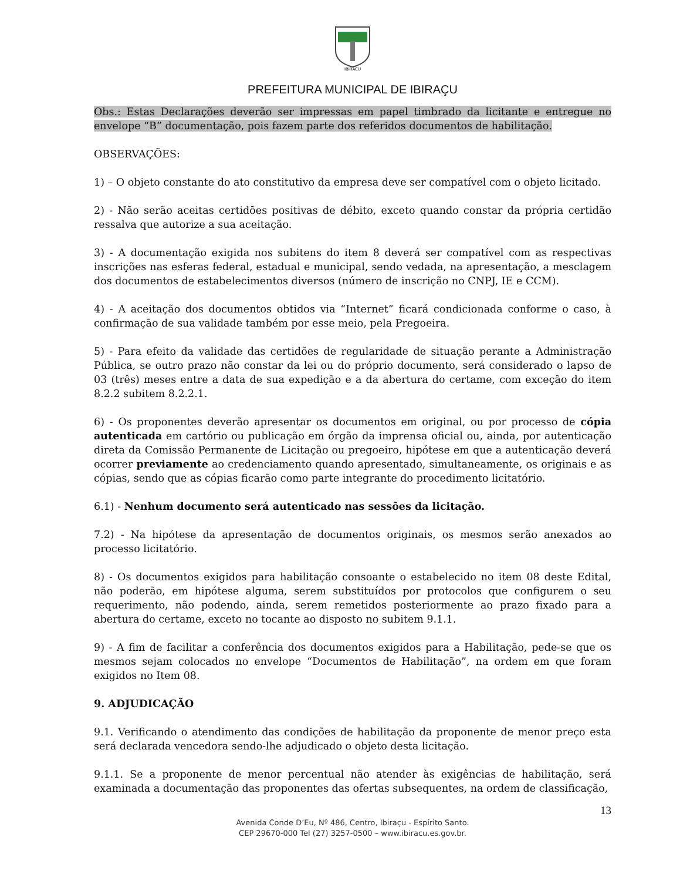IBIRACU
PREFEITURA MUNICIPAL DE IBIRAÇU
Obs.: Estas Declarações deverão ser impressas em papel timbrado da licitante e entregue no envelope “B” documentação, pois fazem parte dos referidos documentos de habilitação.
OBSERVAÇÕES:
1) – O objeto constante do ato constitutivo da empresa deve ser compatível com o objeto licitado.
2) - Não serão aceitas certidões positivas de débito, exceto quando constar da própria certidão ressalva que autorize a sua aceitação.
3) - A documentação exigida nos subitens do item 8 deverá ser compatível com as respectivas inscrições nas esferas federal, estadual e municipal, sendo vedada, na apresentação, a mesclagem dos documentos de estabelecimentos diversos (número de inscrição no CNPJ, IE e CCM).
4) - A aceitação dos documentos obtidos via “Internet” ficará condicionada conforme o caso, à confirmação de sua validade também por esse meio, pela Pregoeira.
5) - Para efeito da validade das certidões de regularidade de situação perante a Administração Pública, se outro prazo não constar da lei ou do próprio documento, será considerado o lapso de 03 (três) meses entre a data de sua expedição e a da abertura do certame, com exceção do item 8.2.2 subitem 8.2.2.1.
6) - Os proponentes deverão apresentar os documentos em original, ou por processo de cópia autenticada em cartório ou publicação em órgão da imprensa oficial ou, ainda, por autenticação direta da Comissão Permanente de Licitação ou pregoeiro, hipótese em que a autenticação deverá ocorrer previamente ao credenciamento quando apresentado, simultaneamente, os originais e as cópias, sendo que as cópias ficarão como parte integrante do procedimento licitatório.
6.1) - Nenhum documento será autenticado nas sessões da licitação.
7.2) - Na hipótese da apresentação de documentos originais, os mesmos serão anexados ao processo licitatório.
8) - Os documentos exigidos para habilitação consoante o estabelecido no item 08 deste Edital, não poderão, em hipótese alguma, serem substituídos por protocolos que configurem o seu requerimento, não podendo, ainda, serem remetidos posteriormente ao prazo fixado para a abertura do certame, exceto no tocante ao disposto no subitem 9.1.1.
9) - A fim de facilitar a conferência dos documentos exigidos para a Habilitação, pede-se que os mesmos sejam colocados no envelope “Documentos de Habilitação”, na ordem em que foram exigidos no Item 08.
9. ADJUDICAÇÃO
9.1. Verificando o atendimento das condições de habilitação da proponente de menor preço esta será declarada vencedora sendo-lhe adjudicado o objeto desta licitação.
9.1.1. Se a proponente de menor percentual não atender às exigências de habilitação, será examinada a documentação das proponentes das ofertas subsequentes, na ordem de classificação,
13
Avenida Conde D’Eu, Nº 486, Centro, Ibiraçu - Espírito Santo.
CEP 29670-000 Tel (27) 3257-0500 – www.ibiracu.es.gov.br.